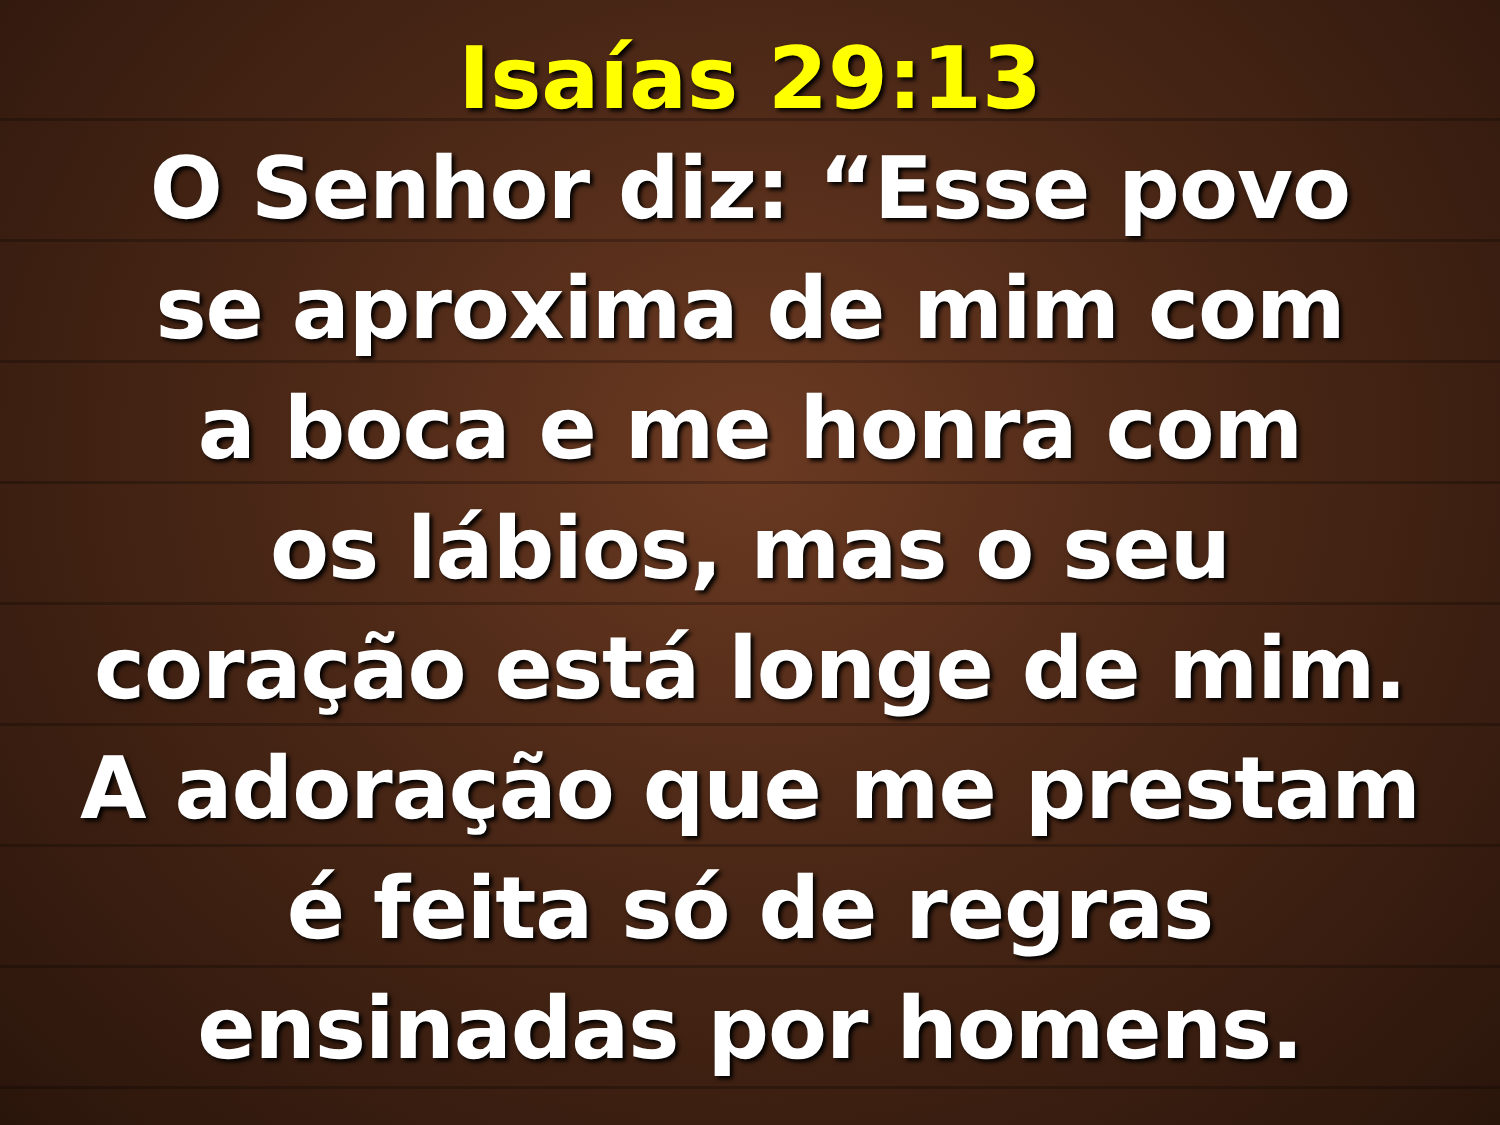Isaías 29:13
O Senhor diz: “Esse povo
se aproxima de mim com
a boca e me honra com
os lábios, mas o seu
coração está longe de mim.
A adoração que me prestam
é feita só de regras
ensinadas por homens.